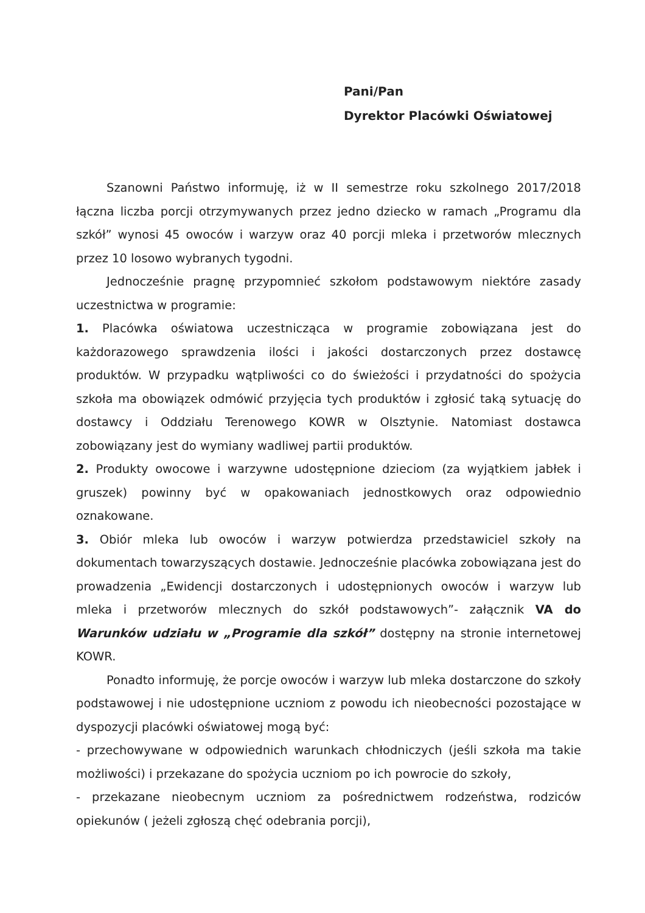Pani/Pan
Dyrektor Placówki Oświatowej
Szanowni Państwo informuję, iż w II semestrze roku szkolnego 2017/2018 łączna liczba porcji otrzymywanych przez jedno dziecko w ramach „Programu dla szkół” wynosi 45 owoców i warzyw oraz 40 porcji mleka i przetworów mlecznych przez 10 losowo wybranych tygodni.
Jednocześnie pragnę przypomnieć szkołom podstawowym niektóre zasady uczestnictwa w programie:
1. Placówka oświatowa uczestnicząca w programie zobowiązana jest do każdorazowego sprawdzenia ilości i jakości dostarczonych przez dostawcę produktów. W przypadku wątpliwości co do świeżości i przydatności do spożycia szkoła ma obowiązek odmówić przyjęcia tych produktów i zgłosić taką sytuację do dostawcy i Oddziału Terenowego KOWR w Olsztynie. Natomiast dostawca zobowiązany jest do wymiany wadliwej partii produktów.
2. Produkty owocowe i warzywne udostępnione dzieciom (za wyjątkiem jabłek i gruszek) powinny być w opakowaniach jednostkowych oraz odpowiednio oznakowane.
3. Obiór mleka lub owoców i warzyw potwierdza przedstawiciel szkoły na dokumentach towarzyszących dostawie. Jednocześnie placówka zobowiązana jest do prowadzenia „Ewidencji dostarczonych i udostępnionych owoców i warzyw lub mleka i przetworów mlecznych do szkół podstawowych”- załącznik VA do Warunków udziału w „Programie dla szkół” dostępny na stronie internetowej KOWR.
Ponadto informuję, że porcje owoców i warzyw lub mleka dostarczone do szkoły podstawowej i nie udostępnione uczniom z powodu ich nieobecności pozostające w dyspozycji placówki oświatowej mogą być:
- przechowywane w odpowiednich warunkach chłodniczych (jeśli szkoła ma takie możliwości) i przekazane do spożycia uczniom po ich powrocie do szkoły,
- przekazane nieobecnym uczniom za pośrednictwem rodzeństwa, rodziców opiekunów ( jeżeli zgłoszą chęć odebrania porcji),